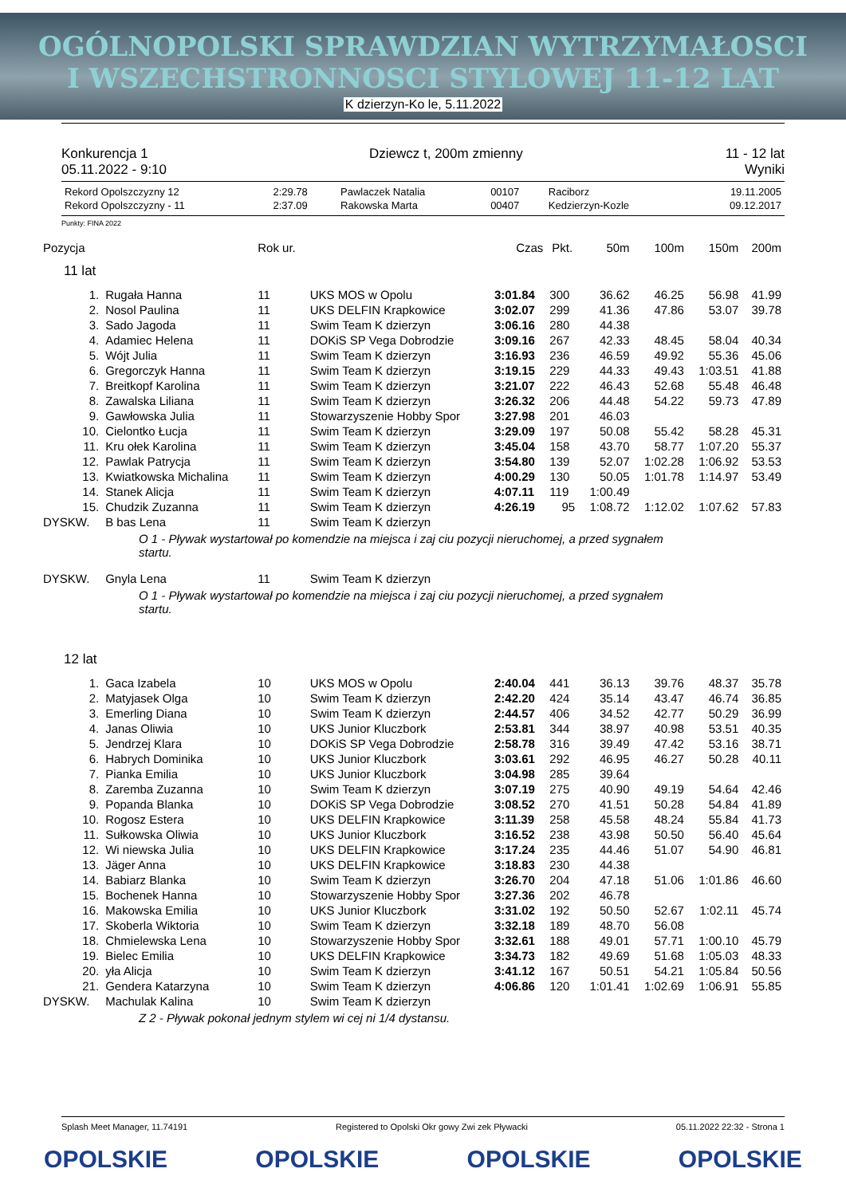OGÓLNOPOLSKI SPRAWDZIAN WYTRZYMAŁOSCI
I WSZECHSTRONNOSCI STYLOWEJ 11-12 LAT
K dzierzyn-Ko le, 5.11.2022
Konkurencja 1
05.11.2022 - 9:10
Dziewcz t, 200m zmienny 11 - 12 lat
Wyniki
| Rekord Opolszczyzny 12 | 2:29.78 | Pawlaczek Natalia | 00107 | Raciborz | 19.11.2005 |
| Rekord Opolszczyzny - 11 | 2:37.09 | Rakowska Marta | 00407 | Kedzierzyn-Kozle | 09.12.2017 |
Punkty: FINA 2022
| Pozycja | | Rok ur. | | Czas | Pkt. | 50m | 100m | 150m | 200m |
| --- | --- | --- | --- | --- | --- | --- | --- | --- | --- |
| 11 lat | | | | | | | | | |
| 1. | Rugała Hanna | 11 | UKS MOS w Opolu | 3:01.84 | 300 | 36.62 | 46.25 | 56.98 | 41.99 |
| 2. | Nosol Paulina | 11 | UKS DELFIN Krapkowice | 3:02.07 | 299 | 41.36 | 47.86 | 53.07 | 39.78 |
| 3. | Sado Jagoda | 11 | Swim Team K dzierzyn | 3:06.16 | 280 | 44.38 | | | |
| 4. | Adamiec Helena | 11 | DOKiS SP Vega Dobrodzie | 3:09.16 | 267 | 42.33 | 48.45 | 58.04 | 40.34 |
| 5. | Wójt Julia | 11 | Swim Team K dzierzyn | 3:16.93 | 236 | 46.59 | 49.92 | 55.36 | 45.06 |
| 6. | Gregorczyk Hanna | 11 | Swim Team K dzierzyn | 3:19.15 | 229 | 44.33 | 49.43 | 1:03.51 | 41.88 |
| 7. | Breitkopf Karolina | 11 | Swim Team K dzierzyn | 3:21.07 | 222 | 46.43 | 52.68 | 55.48 | 46.48 |
| 8. | Zawalska Liliana | 11 | Swim Team K dzierzyn | 3:26.32 | 206 | 44.48 | 54.22 | 59.73 | 47.89 |
| 9. | Gawłowska Julia | 11 | Stowarzyszenie Hobby Spor | 3:27.98 | 201 | 46.03 | | | |
| 10. | Cielontko Łucja | 11 | Swim Team K dzierzyn | 3:29.09 | 197 | 50.08 | 55.42 | 58.28 | 45.31 |
| 11. | Kru ołek Karolina | 11 | Swim Team K dzierzyn | 3:45.04 | 158 | 43.70 | 58.77 | 1:07.20 | 55.37 |
| 12. | Pawlak Patrycja | 11 | Swim Team K dzierzyn | 3:54.80 | 139 | 52.07 | 1:02.28 | 1:06.92 | 53.53 |
| 13. | Kwiatkowska Michalina | 11 | Swim Team K dzierzyn | 4:00.29 | 130 | 50.05 | 1:01.78 | 1:14.97 | 53.49 |
| 14. | Stanek Alicja | 11 | Swim Team K dzierzyn | 4:07.11 | 119 | 1:00.49 | | | |
| 15. | Chudzik Zuzanna | 11 | Swim Team K dzierzyn | 4:26.19 | 95 | 1:08.72 | 1:12.02 | 1:07.62 | 57.83 |
| DYSKW. | B bas Lena | 11 | Swim Team K dzierzyn | | | | | | |
| O 1 - Pływak wystartował po komendzie na miejsca i zaj ciu pozycji nieruchomej, a przed sygnałem startu. | | | | | | | | | |
| DYSKW. | Gnyla Lena | 11 | Swim Team K dzierzyn | | | | | | |
| O 1 - Pływak wystartował po komendzie na miejsca i zaj ciu pozycji nieruchomej, a przed sygnałem startu. | | | | | | | | | |
| 12 lat | | | | | | | | | |
| 1. | Gaca Izabela | 10 | UKS MOS w Opolu | 2:40.04 | 441 | 36.13 | 39.76 | 48.37 | 35.78 |
| 2. | Matyjasek Olga | 10 | Swim Team K dzierzyn | 2:42.20 | 424 | 35.14 | 43.47 | 46.74 | 36.85 |
| 3. | Emerling Diana | 10 | Swim Team K dzierzyn | 2:44.57 | 406 | 34.52 | 42.77 | 50.29 | 36.99 |
| 4. | Janas Oliwia | 10 | UKS Junior Kluczbork | 2:53.81 | 344 | 38.97 | 40.98 | 53.51 | 40.35 |
| 5. | Jendrzej Klara | 10 | DOKiS SP Vega Dobrodzie | 2:58.78 | 316 | 39.49 | 47.42 | 53.16 | 38.71 |
| 6. | Habrych Dominika | 10 | UKS Junior Kluczbork | 3:03.61 | 292 | 46.95 | 46.27 | 50.28 | 40.11 |
| 7. | Pianka Emilia | 10 | UKS Junior Kluczbork | 3:04.98 | 285 | 39.64 | | | |
| 8. | Zaremba Zuzanna | 10 | Swim Team K dzierzyn | 3:07.19 | 275 | 40.90 | 49.19 | 54.64 | 42.46 |
| 9. | Popanda Blanka | 10 | DOKiS SP Vega Dobrodzie | 3:08.52 | 270 | 41.51 | 50.28 | 54.84 | 41.89 |
| 10. | Rogosz Estera | 10 | UKS DELFIN Krapkowice | 3:11.39 | 258 | 45.58 | 48.24 | 55.84 | 41.73 |
| 11. | Sułkowska Oliwia | 10 | UKS Junior Kluczbork | 3:16.52 | 238 | 43.98 | 50.50 | 56.40 | 45.64 |
| 12. | Wi niewska Julia | 10 | UKS DELFIN Krapkowice | 3:17.24 | 235 | 44.46 | 51.07 | 54.90 | 46.81 |
| 13. | Jäger Anna | 10 | UKS DELFIN Krapkowice | 3:18.83 | 230 | 44.38 | | | |
| 14. | Babiarz Blanka | 10 | Swim Team K dzierzyn | 3:26.70 | 204 | 47.18 | 51.06 | 1:01.86 | 46.60 |
| 15. | Bochenek Hanna | 10 | Stowarzyszenie Hobby Spor | 3:27.36 | 202 | 46.78 | | | |
| 16. | Makowska Emilia | 10 | UKS Junior Kluczbork | 3:31.02 | 192 | 50.50 | 52.67 | 1:02.11 | 45.74 |
| 17. | Skoberla Wiktoria | 10 | Swim Team K dzierzyn | 3:32.18 | 189 | 48.70 | 56.08 | | |
| 18. | Chmielewska Lena | 10 | Stowarzyszenie Hobby Spor | 3:32.61 | 188 | 49.01 | 57.71 | 1:00.10 | 45.79 |
| 19. | Bielec Emilia | 10 | UKS DELFIN Krapkowice | 3:34.73 | 182 | 49.69 | 51.68 | 1:05.03 | 48.33 |
| 20. | yła Alicja | 10 | Swim Team K dzierzyn | 3:41.12 | 167 | 50.51 | 54.21 | 1:05.84 | 50.56 |
| 21. | Gendera Katarzyna | 10 | Swim Team K dzierzyn | 4:06.86 | 120 | 1:01.41 | 1:02.69 | 1:06.91 | 55.85 |
| DYSKW. | Machulak Kalina | 10 | Swim Team K dzierzyn | | | | | | |
| Z 2 - Pływak pokonał jednym stylem wi cej ni 1/4 dystansu. | | | | | | | | | |
Splash Meet Manager, 11.74191 Registered to Opolski Okr gowy Zwi zek Pływacki 05.11.2022 22:32 - Strona 1
OPOLSKIE OPOLSKIE OPOLSKIE OPOLSKIE